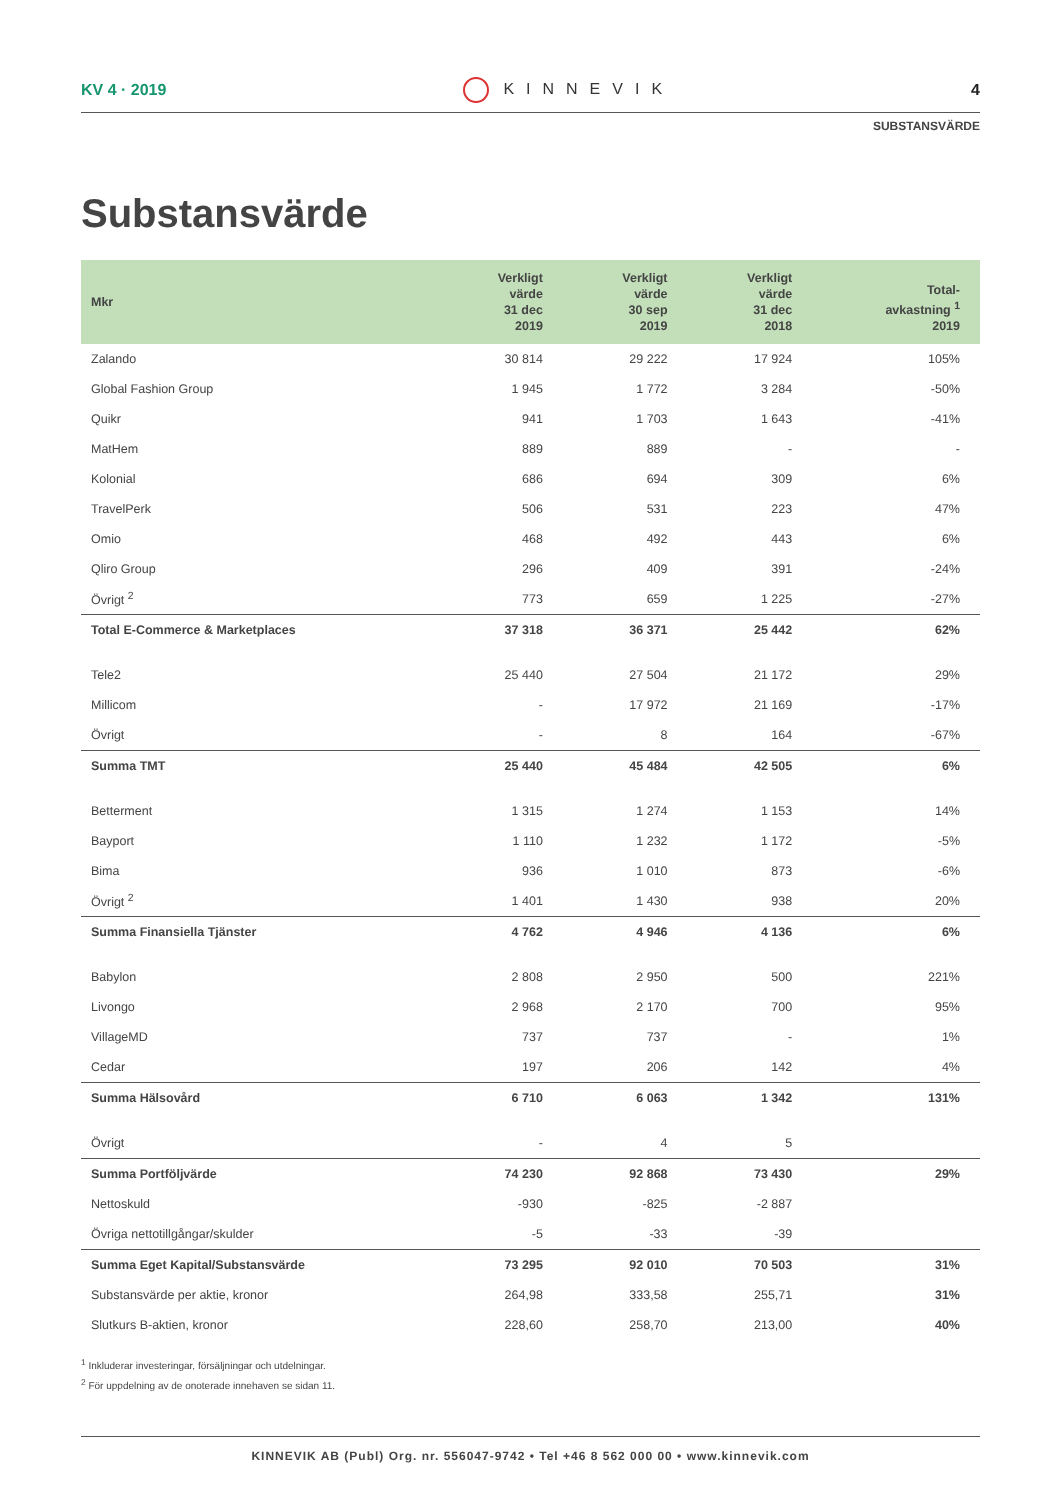KV 4 · 2019 KINNEVIK 4
SUBSTANSVÄRDE
Substansvärde
| Mkr | Verkligt värde 31 dec 2019 | Verkligt värde 30 sep 2019 | Verkligt värde 31 dec 2018 | Total- avkastning <sup>1</sup> 2019 |
| --- | --- | --- | --- | --- |
| Zalando | 30 814 | 29 222 | 17 924 | 105% |
| Global Fashion Group | 1 945 | 1 772 | 3 284 | -50% |
| Quikr | 941 | 1 703 | 1 643 | -41% |
| MatHem | 889 | 889 | - | - |
| Kolonial | 686 | 694 | 309 | 6% |
| TravelPerk | 506 | 531 | 223 | 47% |
| Omio | 468 | 492 | 443 | 6% |
| Qliro Group | 296 | 409 | 391 | -24% |
| Övrigt <sup>2</sup> | 773 | 659 | 1 225 | -27% |
| Total E-Commerce & Marketplaces | 37 318 | 36 371 | 25 442 | 62% |
| Tele2 | 25 440 | 27 504 | 21 172 | 29% |
| Millicom | - | 17 972 | 21 169 | -17% |
| Övrigt | - | 8 | 164 | -67% |
| Summa TMT | 25 440 | 45 484 | 42 505 | 6% |
| Betterment | 1 315 | 1 274 | 1 153 | 14% |
| Bayport | 1 110 | 1 232 | 1 172 | -5% |
| Bima | 936 | 1 010 | 873 | -6% |
| Övrigt <sup>2</sup> | 1 401 | 1 430 | 938 | 20% |
| Summa Finansiella Tjänster | 4 762 | 4 946 | 4 136 | 6% |
| Babylon | 2 808 | 2 950 | 500 | 221% |
| Livongo | 2 968 | 2 170 | 700 | 95% |
| VillageMD | 737 | 737 | - | 1% |
| Cedar | 197 | 206 | 142 | 4% |
| Summa Hälsovård | 6 710 | 6 063 | 1 342 | 131% |
| Övrigt | - | 4 | 5 | |
| Summa Portföljvärde | 74 230 | 92 868 | 73 430 | 29% |
| Nettoskuld | -930 | -825 | -2 887 | |
| Övriga nettotillgångar/skulder | -5 | -33 | -39 | |
| Summa Eget Kapital/Substansvärde | 73 295 | 92 010 | 70 503 | 31% |
| Substansvärde per aktie, kronor | 264,98 | 333,58 | 255,71 | 31% |
| Slutkurs B-aktien, kronor | 228,60 | 258,70 | 213,00 | 40% |
<sup>1</sup> Inkluderar investeringar, försäljningar och utdelningar.
<sup>2</sup> För uppdelning av de onoterade innehaven se sidan 11.
KINNEVIK AB (Publ) Org. nr. 556047-9742 • Tel +46 8 562 000 00 • www.kinnevik.com